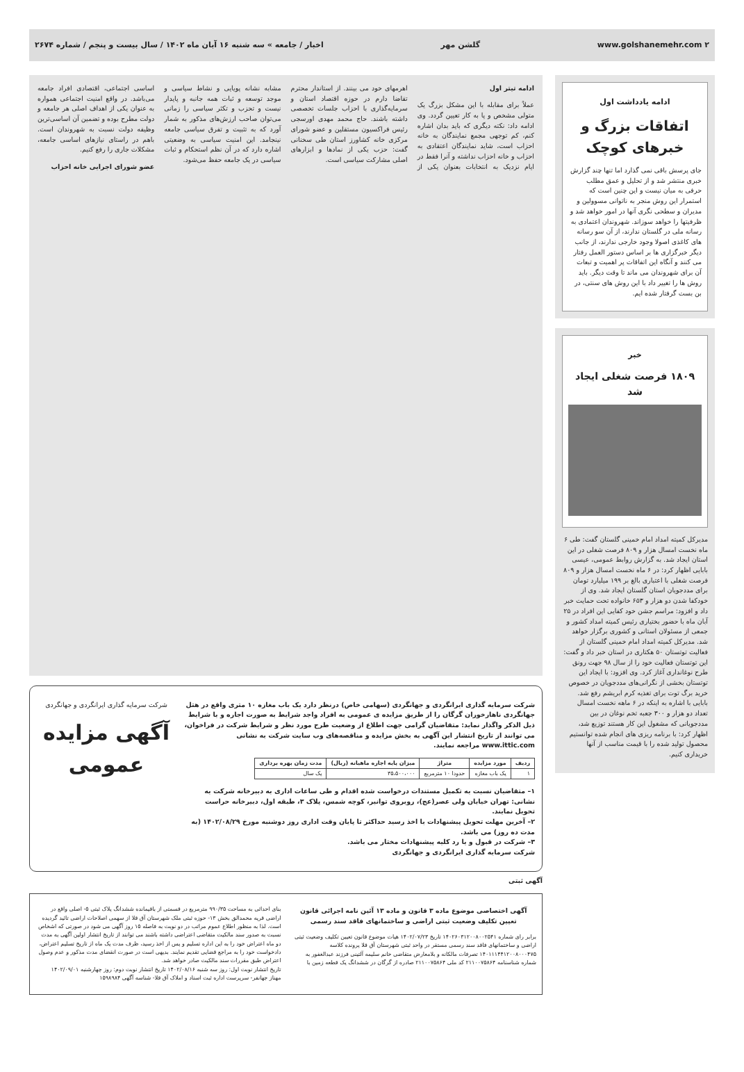۲ www.golshanemehr.com گلشن مهر اخبار / جامعه » سه شنبه ۱۶ آبان ماه ۱۴۰۲ / سال بیست و پنجم / شماره ۲۶۷۴
ادامه یادداشت اول
اتفاقات بزرگ و خبرهای کوچک
جای پرسش باقی نمی گذارد اما تنها چند گزارش خبری منتشر شد و از تحلیل و عمق مطلب حرفی به میان نیست و این چنین است که استمرار این روش منجر به ناتوانی مسوولین و مدیران و سطحی نگری آنها در امور خواهد شد و ظرفیتها را خواهد سوزاند. شهروندان اعتمادی به رسانه ملی در گلستان ندارند، از آن سو رسانه های کاغذی اصولا وجود خارجی ندارند، از جانب دیگر خبرگزاری ها بر اساس دستور العمل رفتار می کنند و آنگاه این اتفاقات پر اهمیت و تبعات آن برای شهروندان می ماند تا وقت دیگر. باید روش ها را تغییر داد با این روش های سنتی، در بن بست گرفتار شده ایم.
خبر
۱۸۰۹ فرصت شغلی ایجاد شد
مدیرکل کمیته امداد امام خمینی گلستان گفت: طی ۶ ماه نخست امسال هزار و ۸۰۹ فرصت شغلی در این استان ایجاد شد. به گزارش روابط عمومی، عیسی بابایی اظهار کرد: در ۶ ماه نخست امسال هزار و ۸۰۹ فرصت شغلی با اعتباری بالغ بر ۱۹۹ میلیارد تومان برای مددجویان استان گلستان ایجاد شد. وی از خودکفا شدن دو هزار و ۶۵۳ خانواده تحت حمایت خبر داد و افزود: مراسم جشن خود کفایی این افراد در ۲۵ آبان ماه با حضور بختیاری رئیس کمیته امداد کشور و جمعی از مسئولان استانی و کشوری برگزار خواهد شد. مدیرکل کمیته امداد امام خمینی گلستان از فعالیت توتستان ۵۰ هکتاری در استان خبر داد و گفت: این توتستان فعالیت خود را از سال ۹۸ جهت رونق طرح نوغانداری آغاز کرد. وی افزود: با ایجاد این توتستان بخشی از نگرانی‌های مددجویان در خصوص خرید برگ توت برای تغذیه کرم ابریشم رفع شد. بابایی با اشاره به اینکه در ۶ ماهه نخست امسال تعداد دو هزار و ۳۰۰ جعبه تخم نوغان در بین مددجویانی که مشغول این کار هستند توزیع شد، اظهار کرد: با برنامه ریزی های انجام شده توانستیم محصول تولید شده را با قیمت مناسب از آنها خریداری کنیم.
ادامه تیتر اول
عملاً برای مقابله با این مشکل بزرگ یک متولی مشخص و پا به کار تعیین گردد. وی ادامه داد: نکته دیگری که باید بدان اشاره کنم، کم توجهی مجمع نمایندگان به خانه احزاب است، شاید نمایندگان اعتقادی به احزاب و خانه احزاب نداشته و آنرا فقط در ایام نزدیک به انتخابات بعنوان یکی از اهرمهای خود می بینند. از استاندار محترم تقاضا دارم در حوزه اقتصاد استان و سرمایه‌گذاری با احزاب جلسات تخصصی داشته باشند. حاج محمد مهدی اورسجی رئیس فراکسیون مستقلین و عضو شورای مرکزی خانه کشاورز استان طی سخنانی گفت: حزب یکی از نمادها و ابزارهای اصلی مشارکت سیاسی است.
مشابه نشانه پویایی و نشاط سیاسی و موجد توسعه و ثبات همه جانبه و پایدار نیست و تحزب و تکثر سیاسی را زمانی می‌توان صاحب ارزش‌های مذکور به شمار آورد که به تثبیت و تفرق سیاسی جامعه نینجامد. این امنیت سیاسی به وضعیتی اشاره دارد که در آن نظم استحکام و ثبات سیاسی در یک جامعه حفظ می‌شود.
اساسی اجتماعی، اقتصادی افراد جامعه می‌باشد. در واقع امنیت اجتماعی همواره به عنوان یکی از اهداف اصلی هر جامعه و دولت مطرح بوده و تضمین آن اساسی‌ترین وظیفه دولت نسبت به شهروندان است. باهم در راستای نیازهای اساسی جامعه، مشکلات جاری را رفع کنیم.
عضو شورای اجرایی خانه احزاب
شرکت سرمایه گذاری ایرانگردی و جهانگردی (سهامی خاص) درنظر دارد یک باب مغازه ۱۰ متری واقع در هتل جهانگردی ناهارخوران گرگان را از طریق مزایده ی عمومی به افراد واجد شرایط به صورت اجاره و با شرایط ذیل الذکر واگذار نماید: متقاضیان گرامی جهت اطلاع از وضعیت طرح مورد نظر و شرایط شرکت در فراخوان، می توانند از تاریخ انتشار این آگهی به بخش مزایده و مناقصه‌های وب سایت شرکت به نشانی www.ittic.com مراجعه نمایند.
| ردیف | مورد مزایده | متراژ | میزان پایه اجاره ماهیانه (ریال) | مدت زمان بهره برداری |
| --- | --- | --- | --- | --- |
| ۱ | یک باب مغازه | حدودا ۱۰ مترمربع | ۳۵،۵۰۰،۰۰۰ | یک سال |
۱– متقاضیان نسبت به تکمیل مستندات درخواست شده اقدام و طی ساعات اداری به دبیرخانه شرکت به نشانی: تهران خیابان ولی عصر(عج)، روبروی توانیر، کوچه شمس، پلاک ۳، طبقه اول، دبیرخانه حراست تحویل نمایند.
۲– آخرین مهلت تحویل پیشنهادات با اخذ رسید حداکثر تا پایان وقت اداری روز دوشنبه مورخ ۱۴۰۲/۰۸/۲۹ (به مدت ده روز) می باشد.
۳– شرکت در قبول و یا رد کلیه پیشنهادات مختار می باشد.
شرکت سرمایه گذاری ایرانگردی و جهانگردی
شرکت سرمایه گذاری ایرانگردی و جهانگردی
آگهی مزایده عمومی
آگهی ثبتی
آگهی اختصاصی موضوع ماده ۳ قانون و ماده ۱۳ آئین نامه اجرائی قانون تعیین تکلیف وضعیت ثبتی اراضی و ساختمانهای فاقد سند رسمی
برابر رای شماره ۱۴۰۲۶۰۳۱۲۰۰۸۰۰۲۵۴۱ تاریخ ۱۴۰۲/۰۷/۲۳ هیات موضوع قانون تعیین تکلیف وضعیت ثبتی اراضی و ساختمانهای فاقد سند رسمی مستقر در واحد ثبتی شهرستان آق قلا پرونده کلاسه ۱۴۰۱۱۱۴۴۱۲۰۰۸۰۰۰۴۷۵ تصرفات مالکانه و بلامعارض متقاضی خانم سلیمه آلتینی فرزند عبدالغفور به شماره شناسنامه ۲۱۱۰۰۷۵۸۶۴ کد ملی ۲۱۱۰۰۷۵۸۶۴ صادره از گرگان در ششدانگ یک قطعه زمین با
بنای احداثی به مساحت ۹۹۰/۳۵ مترمربع در قسمتی از باقیمانده ششدانگ پلاک ثبتی ۵- اصلی واقع در اراضی قریه محمدالق بخش ۱۳- حوزه ثبتی ملک شهرستان آق قلا از سهمی اصلاحات اراضی تائید گردیده است. لذا به منظور اطلاع عموم مراتب در دو نوبت به فاصله ۱۵ روز آگهی می شود در صورتی که اشخاص نسبت به صدور سند مالکیت متقاضی اعتراضی داشته باشند می توانند از تاریخ انتشار اولین آگهی به مدت دو ماه اعتراض خود را به این اداره تسلیم و پس از اخذ رسید، ظرف مدت یک ماه از تاریخ تسلیم اعتراض، دادخواست خود را به مراجع قضایی تقدیم نمایند. بدیهی است در صورت انقضای مدت مذکور و عدم وصول اعتراض طبق مقررات سند مالکیت صادر خواهد شد.
تاریخ انتشار نوبت اول: روز سه شنبه ۱۴۰۲/۰۸/۱۶ تاریخ انتشار نوبت دوم: روز چهارشنبه ۱۴۰۲/۰۹/۰۱
مهناز جهانفر- سرپرست اداره ثبت اسناد و املاک آق قلا- شناسه آگهی ۱۵۹۸۹۸۴